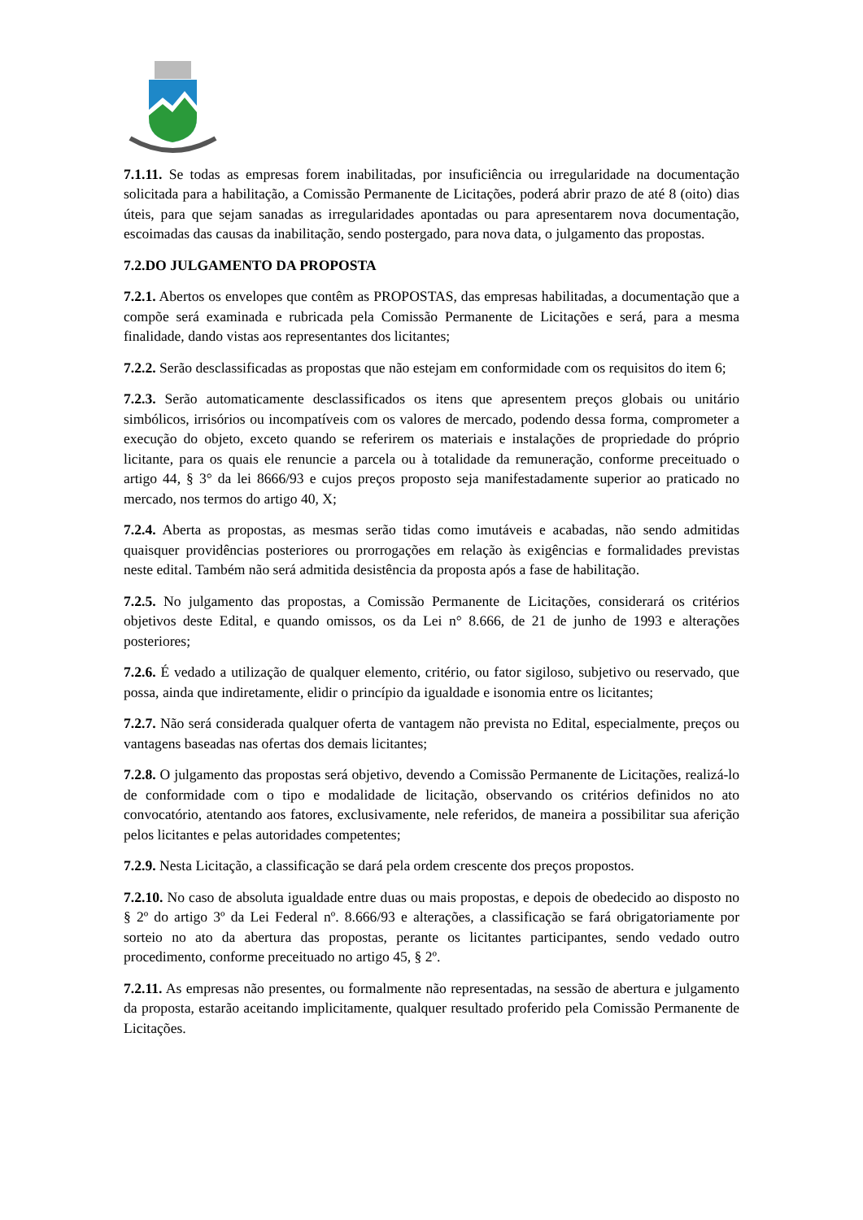7.1.11. Se todas as empresas forem inabilitadas, por insuficiência ou irregularidade na documentação solicitada para a habilitação, a Comissão Permanente de Licitações, poderá abrir prazo de até 8 (oito) dias úteis, para que sejam sanadas as irregularidades apontadas ou para apresentarem nova documentação, escoimadas das causas da inabilitação, sendo postergado, para nova data, o julgamento das propostas.
7.2.DO JULGAMENTO DA PROPOSTA
7.2.1. Abertos os envelopes que contêm as PROPOSTAS, das empresas habilitadas, a documentação que a compõe será examinada e rubricada pela Comissão Permanente de Licitações e será, para a mesma finalidade, dando vistas aos representantes dos licitantes;
7.2.2. Serão desclassificadas as propostas que não estejam em conformidade com os requisitos do item 6;
7.2.3. Serão automaticamente desclassificados os itens que apresentem preços globais ou unitário simbólicos, irrisórios ou incompatíveis com os valores de mercado, podendo dessa forma, comprometer a execução do objeto, exceto quando se referirem os materiais e instalações de propriedade do próprio licitante, para os quais ele renuncie a parcela ou à totalidade da remuneração, conforme preceituado o artigo 44, § 3° da lei 8666/93 e cujos preços proposto seja manifestadamente superior ao praticado no mercado, nos termos do artigo 40, X;
7.2.4. Aberta as propostas, as mesmas serão tidas como imutáveis e acabadas, não sendo admitidas quaisquer providências posteriores ou prorrogações em relação às exigências e formalidades previstas neste edital. Também não será admitida desistência da proposta após a fase de habilitação.
7.2.5. No julgamento das propostas, a Comissão Permanente de Licitações, considerará os critérios objetivos deste Edital, e quando omissos, os da Lei n° 8.666, de 21 de junho de 1993 e alterações posteriores;
7.2.6. É vedado a utilização de qualquer elemento, critério, ou fator sigiloso, subjetivo ou reservado, que possa, ainda que indiretamente, elidir o princípio da igualdade e isonomia entre os licitantes;
7.2.7. Não será considerada qualquer oferta de vantagem não prevista no Edital, especialmente, preços ou vantagens baseadas nas ofertas dos demais licitantes;
7.2.8. O julgamento das propostas será objetivo, devendo a Comissão Permanente de Licitações, realizá-lo de conformidade com o tipo e modalidade de licitação, observando os critérios definidos no ato convocatório, atentando aos fatores, exclusivamente, nele referidos, de maneira a possibilitar sua aferição pelos licitantes e pelas autoridades competentes;
7.2.9. Nesta Licitação, a classificação se dará pela ordem crescente dos preços propostos.
7.2.10. No caso de absoluta igualdade entre duas ou mais propostas, e depois de obedecido ao disposto no § 2º do artigo 3º da Lei Federal nº. 8.666/93 e alterações, a classificação se fará obrigatoriamente por sorteio no ato da abertura das propostas, perante os licitantes participantes, sendo vedado outro procedimento, conforme preceituado no artigo 45, § 2º.
7.2.11. As empresas não presentes, ou formalmente não representadas, na sessão de abertura e julgamento da proposta, estarão aceitando implicitamente, qualquer resultado proferido pela Comissão Permanente de Licitações.